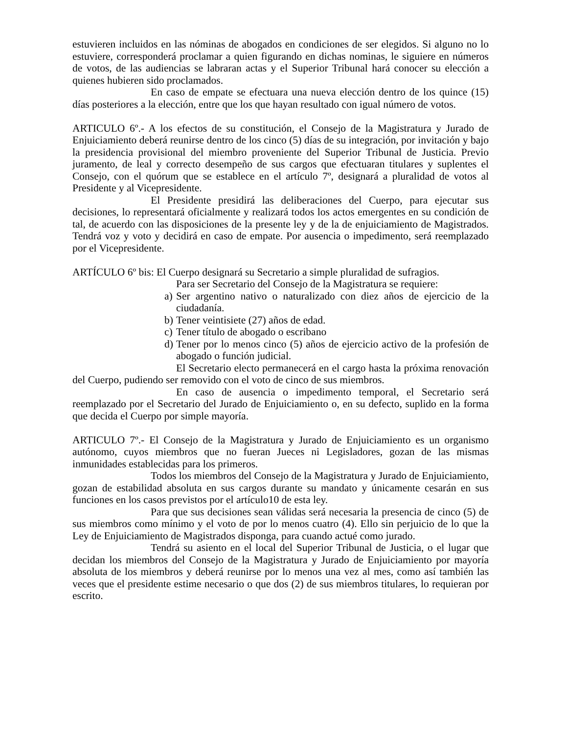estuvieren incluidos en las nóminas de abogados en condiciones de ser elegidos. Si alguno no lo estuviere, corresponderá proclamar a quien figurando en dichas nominas, le siguiere en números de votos, de las audiencias se labraran actas y el Superior Tribunal hará conocer su elección a quienes hubieren sido proclamados.
En caso de empate se efectuara una nueva elección dentro de los quince (15) días posteriores a la elección, entre que los que hayan resultado con igual número de votos.
ARTICULO 6º.- A los efectos de su constitución, el Consejo de la Magistratura y Jurado de Enjuiciamiento deberá reunirse dentro de los cinco (5) días de su integración, por invitación y bajo la presidencia provisional del miembro proveniente del Superior Tribunal de Justicia. Previo juramento, de leal y correcto desempeño de sus cargos que efectuaran titulares y suplentes el Consejo, con el quórum que se establece en el artículo 7º, designará a pluralidad de votos al Presidente y al Vicepresidente.
El Presidente presidirá las deliberaciones del Cuerpo, para ejecutar sus decisiones, lo representará oficialmente y realizará todos los actos emergentes en su condición de tal, de acuerdo con las disposiciones de la presente ley y de la de enjuiciamiento de Magistrados. Tendrá voz y voto y decidirá en caso de empate. Por ausencia o impedimento, será reemplazado por el Vicepresidente.
ARTÍCULO 6º bis: El Cuerpo designará su Secretario a simple pluralidad de sufragios.
Para ser Secretario del Consejo de la Magistratura se requiere:
a) Ser argentino nativo o naturalizado con diez años de ejercicio de la ciudadanía.
b) Tener veintisiete (27) años de edad.
c) Tener título de abogado o escribano
d) Tener por lo menos cinco (5) años de ejercicio activo de la profesión de abogado o función judicial.
El Secretario electo permanecerá en el cargo hasta la próxima renovación del Cuerpo, pudiendo ser removido con el voto de cinco de sus miembros.
En caso de ausencia o impedimento temporal, el Secretario será reemplazado por el Secretario del Jurado de Enjuiciamiento o, en su defecto, suplido en la forma que decida el Cuerpo por simple mayoría.
ARTICULO 7º.- El Consejo de la Magistratura y Jurado de Enjuiciamiento es un organismo autónomo, cuyos miembros que no fueran Jueces ni Legisladores, gozan de las mismas inmunidades establecidas para los primeros.
Todos los miembros del Consejo de la Magistratura y Jurado de Enjuiciamiento, gozan de estabilidad absoluta en sus cargos durante su mandato y únicamente cesarán en sus funciones en los casos previstos por el artículo10 de esta ley.
Para que sus decisiones sean válidas será necesaria la presencia de cinco (5) de sus miembros como mínimo y el voto de por lo menos cuatro (4). Ello sin perjuicio de lo que la Ley de Enjuiciamiento de Magistrados disponga, para cuando actué como jurado.
Tendrá su asiento en el local del Superior Tribunal de Justicia, o el lugar que decidan los miembros del Consejo de la Magistratura y Jurado de Enjuiciamiento por mayoría absoluta de los miembros y deberá reunirse por lo menos una vez al mes, como así también las veces que el presidente estime necesario o que dos (2) de sus miembros titulares, lo requieran por escrito.